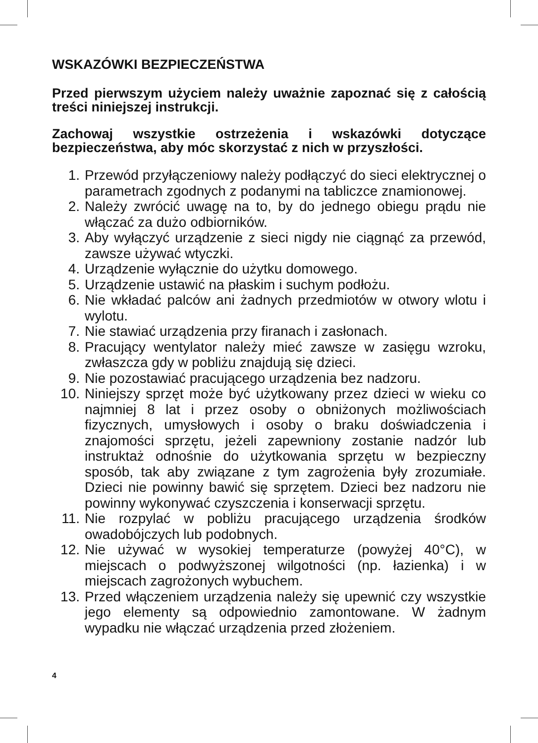WSKAZÓWKI BEZPIECZEŃSTWA
Przed pierwszym użyciem należy uważnie zapoznać się z całością treści niniejszej instrukcji.
Zachowaj wszystkie ostrzeżenia i wskazówki dotyczące bezpieczeństwa, aby móc skorzystać z nich w przyszłości.
1. Przewód przyłączeniowy należy podłączyć do sieci elektrycznej o parametrach zgodnych z podanymi na tabliczce znamionowej.
2. Należy zwrócić uwagę na to, by do jednego obiegu prądu nie włączać za dużo odbiorników.
3. Aby wyłączyć urządzenie z sieci nigdy nie ciągnąć za przewód, zawsze używać wtyczki.
4. Urządzenie wyłącznie do użytku domowego.
5. Urządzenie ustawić na płaskim i suchym podłożu.
6. Nie wkładać palców ani żadnych przedmiotów w otwory wlotu i wylotu.
7. Nie stawiać urządzenia przy firanach i zasłonach.
8. Pracujący wentylator należy mieć zawsze w zasięgu wzroku, zwłaszcza gdy w pobliżu znajdują się dzieci.
9. Nie pozostawiać pracującego urządzenia bez nadzoru.
10. Niniejszy sprzęt może być użytkowany przez dzieci w wieku co najmniej 8 lat i przez osoby o obniżonych możliwościach fizycznych, umysłowych i osoby o braku doświadczenia i znajomości sprzętu, jeżeli zapewniony zostanie nadzór lub instruktaż odnośnie do użytkowania sprzętu w bezpieczny sposób, tak aby związane z tym zagrożenia były zrozumiałe. Dzieci nie powinny bawić się sprzętem. Dzieci bez nadzoru nie powinny wykonywać czyszczenia i konserwacji sprzętu.
11. Nie rozpylać w pobliżu pracującego urządzenia środków owadobójczych lub podobnych.
12. Nie używać w wysokiej temperaturze (powyżej 40°C), w miejscach o podwyższonej wilgotności (np. łazienka) i w miejscach zagrożonych wybuchem.
13. Przed włączeniem urządzenia należy się upewnić czy wszystkie jego elementy są odpowiednio zamontowane. W żadnym wypadku nie włączać urządzenia przed złożeniem.
4